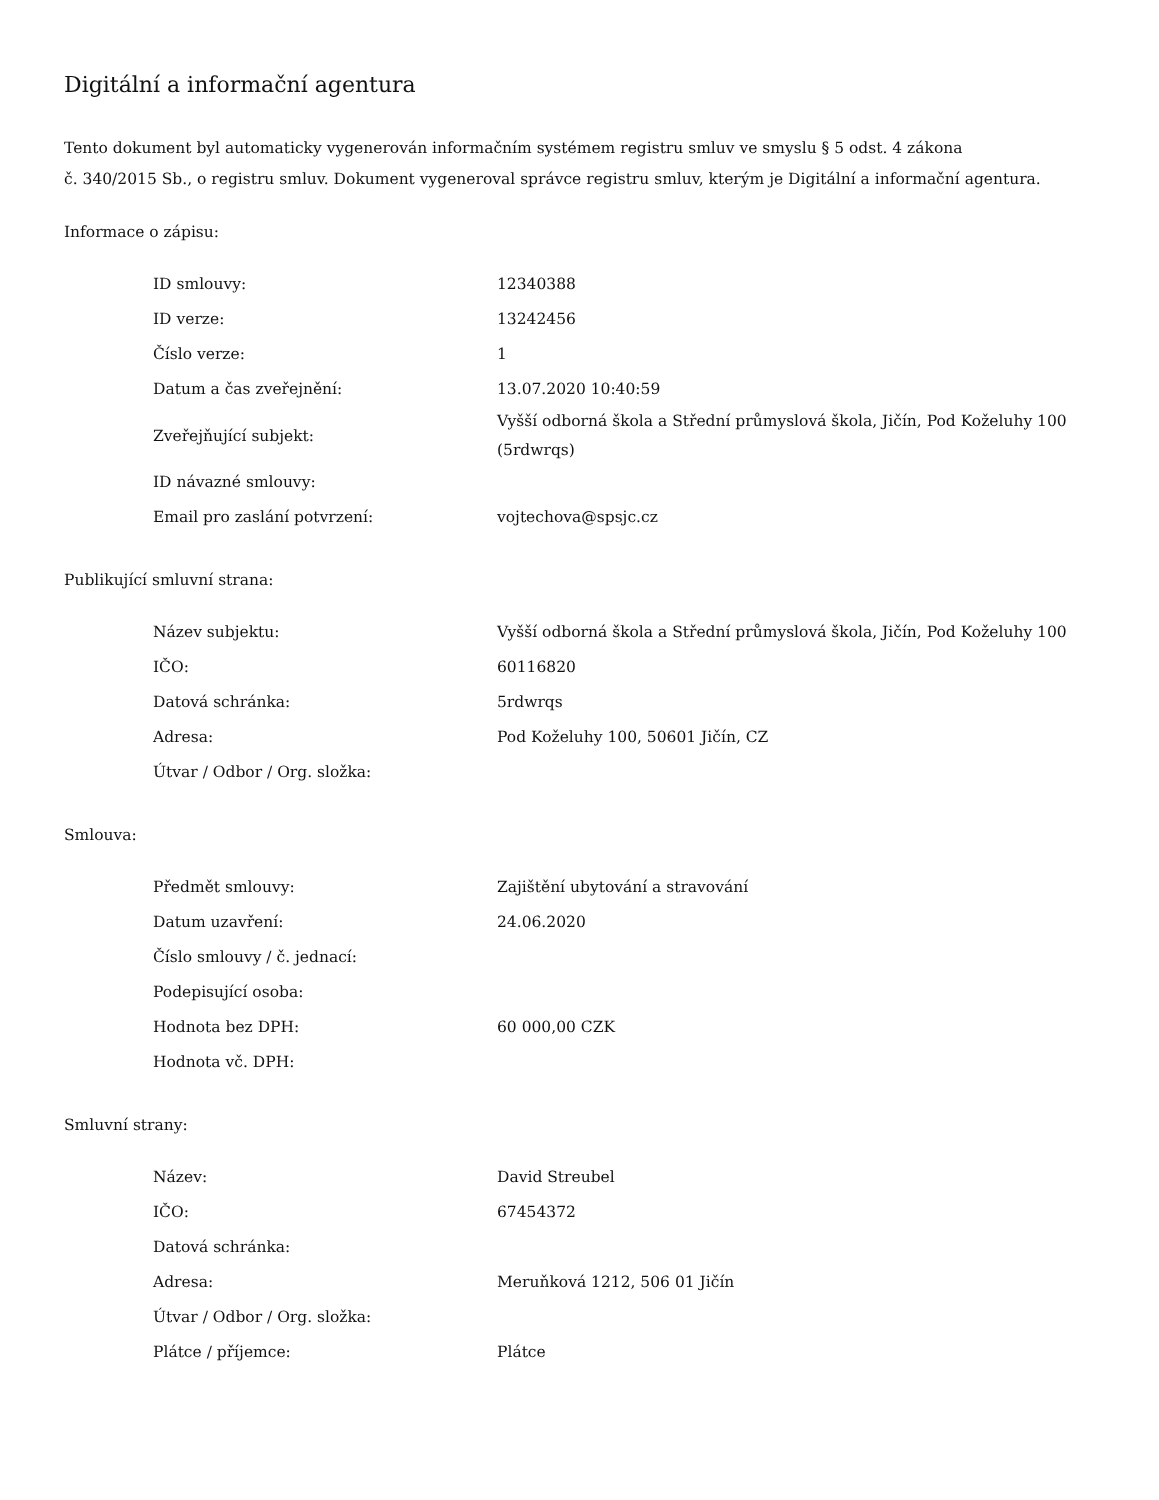Digitální a informační agentura
Tento dokument byl automaticky vygenerován informačním systémem registru smluv ve smyslu § 5 odst. 4 zákona
č. 340/2015 Sb., o registru smluv. Dokument vygeneroval správce registru smluv, kterým je Digitální a informační agentura.
Informace o zápisu:
| ID smlouvy: | 12340388 |
| ID verze: | 13242456 |
| Číslo verze: | 1 |
| Datum a čas zveřejnění: | 13.07.2020 10:40:59 |
| Zveřejňující subjekt: | Vyšší odborná škola a Střední průmyslová škola, Jičín, Pod Koželuhy 100 (5rdwrqs) |
| ID návazné smlouvy: | |
| Email pro zaslání potvrzení: | vojtechova@spsjc.cz |
Publikující smluvní strana:
| Název subjektu: | Vyšší odborná škola a Střední průmyslová škola, Jičín, Pod Koželuhy 100 |
| IČO: | 60116820 |
| Datová schránka: | 5rdwrqs |
| Adresa: | Pod Koželuhy 100, 50601 Jičín, CZ |
| Útvar / Odbor / Org. složka: | |
Smlouva:
| Předmět smlouvy: | Zajištění ubytování a stravování |
| Datum uzavření: | 24.06.2020 |
| Číslo smlouvy / č. jednací: | |
| Podepisující osoba: | |
| Hodnota bez DPH: | 60 000,00 CZK |
| Hodnota vč. DPH: | |
Smluvní strany:
| Název: | David Streubel |
| IČO: | 67454372 |
| Datová schránka: | |
| Adresa: | Meruňková 1212, 506 01 Jičín |
| Útvar / Odbor / Org. složka: | |
| Plátce / příjemce: | Plátce |